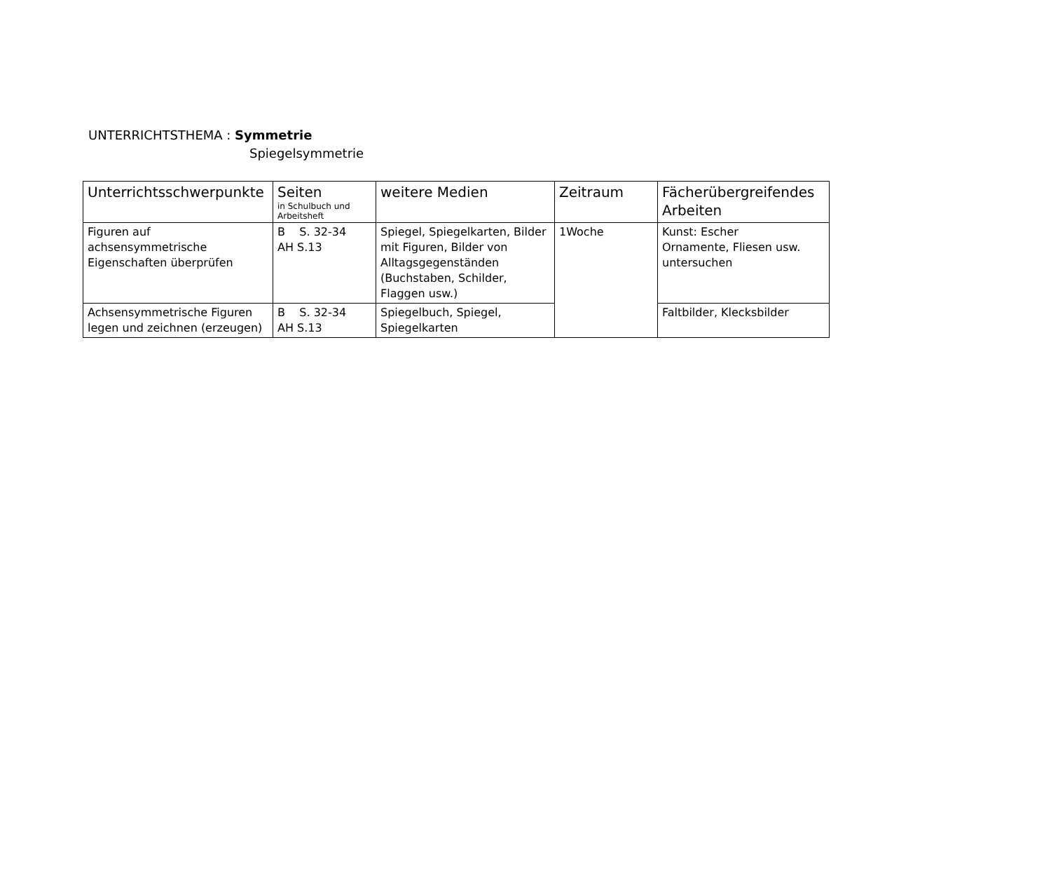UNTERRICHTSTHEMA : Symmetrie
Spiegelsymmetrie
| Unterrichtsschwerpunkte | Seiten in Schulbuch und Arbeitsheft | weitere Medien | Zeitraum | Fächerübergreifendes Arbeiten |
| --- | --- | --- | --- | --- |
| Figuren auf achsensymmetrische Eigenschaften überprüfen | B S. 32-34 AH S.13 | Spiegel, Spiegelkarten, Bilder mit Figuren, Bilder von Alltagsgegenständen (Buchstaben, Schilder, Flaggen usw.) | 1Woche | Kunst: Escher Ornamente, Fliesen usw. untersuchen |
| Achsensymmetrische Figuren legen und zeichnen (erzeugen) | B S. 32-34 AH S.13 | Spiegelbuch, Spiegel, Spiegelkarten | | Faltbilder, Klecksbilder |